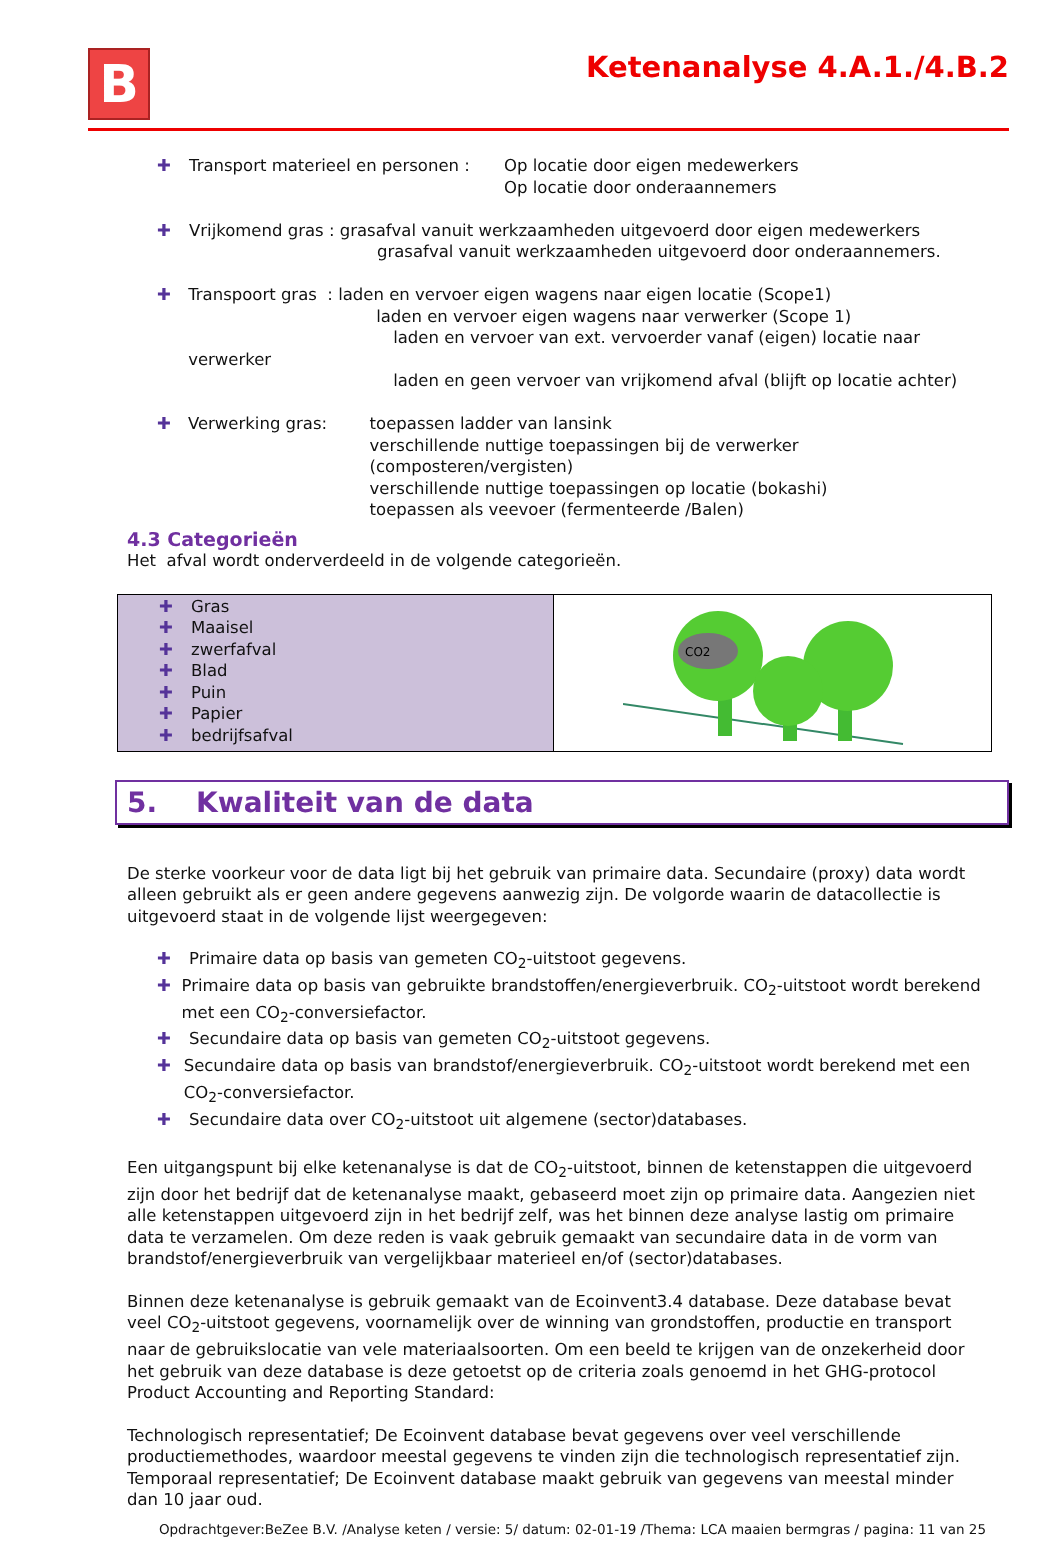B
Ketenanalyse 4.A.1./4.B.2
✚ Transport materieel en personen :
Op locatie door eigen medewerkers
Op locatie door onderaannemers
✚ Vrijkomend gras : grasafval vanuit werkzaamheden uitgevoerd door eigen medewerkers
grasafval vanuit werkzaamheden uitgevoerd door onderaannemers.
✚ Transpoort gras : laden en vervoer eigen wagens naar eigen locatie (Scope1)
laden en vervoer eigen wagens naar verwerker (Scope 1)
laden en vervoer van ext. vervoerder vanaf (eigen) locatie naar verwerker
laden en geen vervoer van vrijkomend afval (blijft op locatie achter)
✚ Verwerking gras: toepassen ladder van lansink
verschillende nuttige toepassingen bij de verwerker (composteren/vergisten)
verschillende nuttige toepassingen op locatie (bokashi)
toepassen als veevoer (fermenteerde /Balen)
4.3 Categorieën
Het afval wordt onderverdeeld in de volgende categorieën.
| ✚ Gras ✚ Maaisel ✚ zwerfafval ✚ Blad ✚ Puin ✚ Papier ✚ bedrijfsafval | CO2 |
5. Kwaliteit van de data
De sterke voorkeur voor de data ligt bij het gebruik van primaire data. Secundaire (proxy) data wordt alleen gebruikt als er geen andere gegevens aanwezig zijn. De volgorde waarin de datacollectie is uitgevoerd staat in de volgende lijst weergegeven:
✚ Primaire data op basis van gemeten CO<sub>2</sub>-uitstoot gegevens.
✚ Primaire data op basis van gebruikte brandstoffen/energieverbruik. CO<sub>2</sub>-uitstoot wordt berekend met een CO<sub>2</sub>-conversiefactor.
✚ Secundaire data op basis van gemeten CO<sub>2</sub>-uitstoot gegevens.
✚ Secundaire data op basis van brandstof/energieverbruik. CO<sub>2</sub>-uitstoot wordt berekend met een CO<sub>2</sub>-conversiefactor.
✚ Secundaire data over CO<sub>2</sub>-uitstoot uit algemene (sector)databases.
Een uitgangspunt bij elke ketenanalyse is dat de CO<sub>2</sub>-uitstoot, binnen de ketenstappen die uitgevoerd zijn door het bedrijf dat de ketenanalyse maakt, gebaseerd moet zijn op primaire data. Aangezien niet alle ketenstappen uitgevoerd zijn in het bedrijf zelf, was het binnen deze analyse lastig om primaire data te verzamelen. Om deze reden is vaak gebruik gemaakt van secundaire data in de vorm van brandstof/energieverbruik van vergelijkbaar materieel en/of (sector)databases.
Binnen deze ketenanalyse is gebruik gemaakt van de Ecoinvent3.4 database. Deze database bevat veel CO<sub>2</sub>-uitstoot gegevens, voornamelijk over de winning van grondstoffen, productie en transport naar de gebruikslocatie van vele materiaalsoorten. Om een beeld te krijgen van de onzekerheid door het gebruik van deze database is deze getoetst op de criteria zoals genoemd in het GHG-protocol Product Accounting and Reporting Standard:
Technologisch representatief; De Ecoinvent database bevat gegevens over veel verschillende productiemethodes, waardoor meestal gegevens te vinden zijn die technologisch representatief zijn.
Temporaal representatief; De Ecoinvent database maakt gebruik van gegevens van meestal minder dan 10 jaar oud.
Opdrachtgever:BeZee B.V. /Analyse keten / versie: 5/ datum: 02-01-19 /Thema: LCA maaien bermgras / pagina: 11 van 25